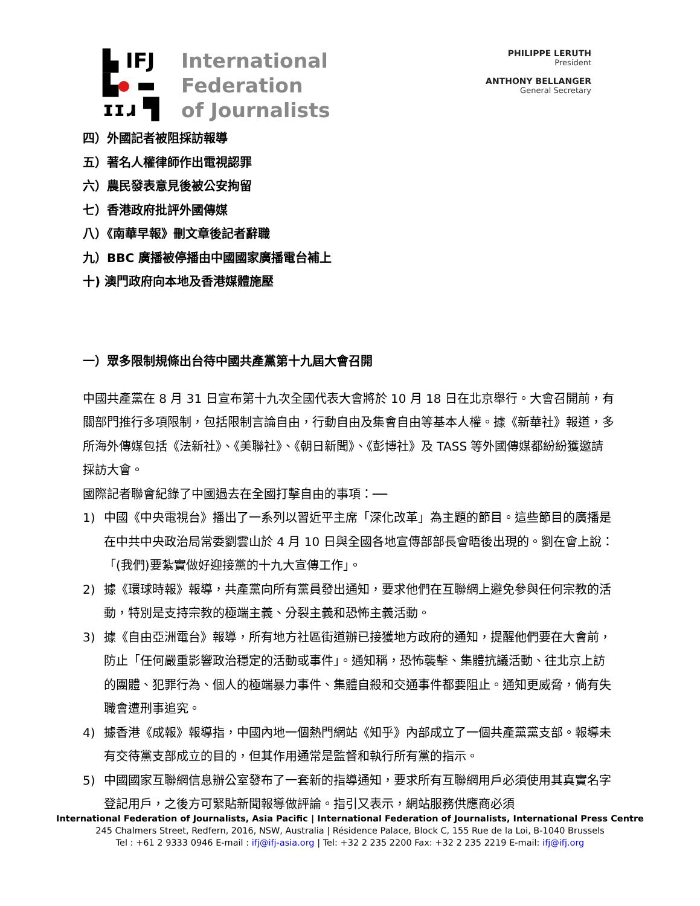▙ IFJ
▙ ▬
ɪɪɹ ▜
International
Federation
of Journalists
PHILIPPE LERUTH
President
ANTHONY BELLANGER
General Secretary
四）外國記者被阻採訪報導
五）著名人權律師作出電視認罪
六）農民發表意見後被公安拘留
七）香港政府批評外國傳媒
八）《南華早報》刪文章後記者辭職
九）BBC 廣播被停播由中國國家廣播電台補上
十) 澳門政府向本地及香港媒體施壓
一）眾多限制規條出台待中國共產黨第十九屆大會召開
中國共產黨在 8 月 31 日宣布第十九次全國代表大會將於 10 月 18 日在北京舉行。大會召開前，有關部門推行多項限制，包括限制言論自由，行動自由及集會自由等基本人權。據《新華社》報道，多所海外傳媒包括《法新社》、《美聯社》、《朝日新聞》、《彭博社》及 TASS 等外國傳媒都紛紛獲邀請採訪大會。
國際記者聯會紀錄了中國過去在全國打擊自由的事項：──
1) 中國《中央電視台》播出了一系列以習近平主席「深化改革」為主題的節目。這些節目的廣播是在中共中央政治局常委劉雲山於 4 月 10 日與全國各地宣傳部部長會晤後出現的。劉在會上說：「(我們)要紮實做好迎接黨的十九大宣傳工作」。
2) 據《環球時報》報導，共產黨向所有黨員發出通知，要求他們在互聯網上避免參與任何宗教的活動，特別是支持宗教的極端主義、分裂主義和恐怖主義活動。
3) 據《自由亞洲電台》報導，所有地方社區街道辦已接獲地方政府的通知，提醒他們要在大會前，防止「任何嚴重影響政治穩定的活動或事件」。通知稱，恐怖襲擊、集體抗議活動、往北京上訪的團體、犯罪行為、個人的極端暴力事件、集體自殺和交通事件都要阻止。通知更威脅，倘有失職會遭刑事追究。
4) 據香港《成報》報導指，中國內地一個熱門網站《知乎》內部成立了一個共產黨黨支部。報導未有交待黨支部成立的目的，但其作用通常是監督和執行所有黨的指示。
5) 中國國家互聯網信息辦公室發布了一套新的指導通知，要求所有互聯網用戶必須使用其真實名字登記用戶，之後方可緊貼新聞報導做評論。指引又表示，網站服務供應商必須
International Federation of Journalists, Asia Pacific | International Federation of Journalists, International Press Centre
245 Chalmers Street, Redfern, 2016, NSW, Australia | Résidence Palace, Block C, 155 Rue de la Loi, B-1040 Brussels
Tel : +61 2 9333 0946 E-mail : ifj@ifj-asia.org | Tel: +32 2 235 2200 Fax: +32 2 235 2219 E-mail: ifj@ifj.org